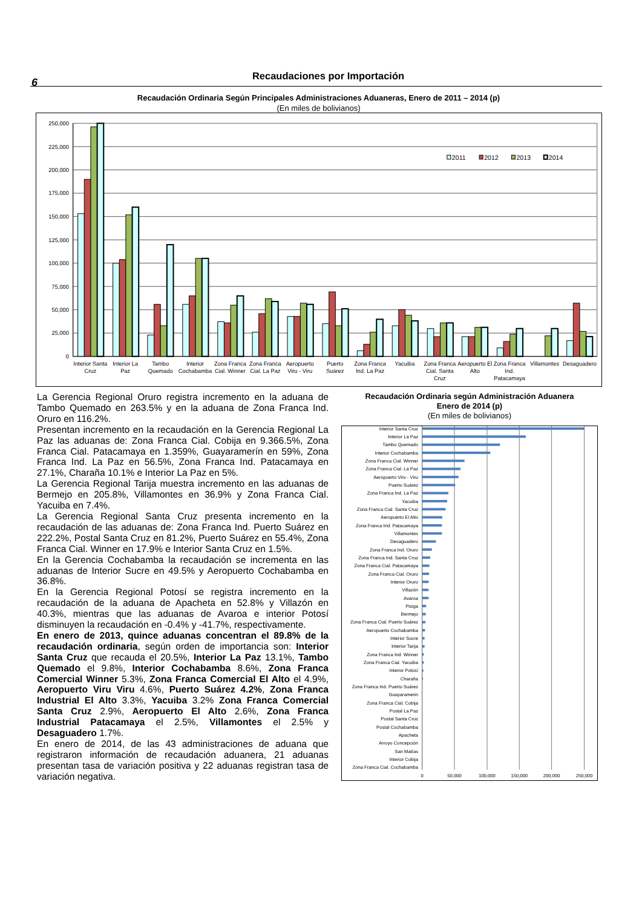6
Recaudaciones por Importación
Recaudación Ordinaria Según Principales Administraciones Aduaneras, Enero de 2011 – 2014 (p)
(En miles de bolivianos)
250,000
225,000
200,000
175,000
150,000
125,000
100,000
75,000
50,000
25,000
0
2011
2012
2013
2014
Interior Santa Cruz
Interior La Paz
Tambo Quemado
Interior Cochabamba
Zona Franca Cial. Winner
Zona Franca Cial. La Paz
Aeropuerto Viru - Viru
Puerto Suárez
Zona Franca Ind. La Paz
Yacuiba
Zona Franca Cial. Santa Cruz
Aeropuerto El Alto
Zona Franca Ind. Patacamaya
Villamontes
Desaguadero
La Gerencia Regional Oruro registra incremento en la aduana de Tambo Quemado en 263.5% y en la aduana de Zona Franca Ind. Oruro en 116.2%.
Presentan incremento en la recaudación en la Gerencia Regional La Paz las aduanas de: Zona Franca Cial. Cobija en 9.366.5%, Zona Franca Cial. Patacamaya en 1.359%, Guayaramerín en 59%, Zona Franca Ind. La Paz en 56.5%, Zona Franca Ind. Patacamaya en 27.1%, Charaña 10.1% e Interior La Paz en 5%.
La Gerencia Regional Tarija muestra incremento en las aduanas de Bermejo en 205.8%, Villamontes en 36.9% y Zona Franca Cial. Yacuiba en 7.4%.
La Gerencia Regional Santa Cruz presenta incremento en la recaudación de las aduanas de: Zona Franca Ind. Puerto Suárez en 222.2%, Postal Santa Cruz en 81.2%, Puerto Suárez en 55.4%, Zona Franca Cial. Winner en 17.9% e Interior Santa Cruz en 1.5%.
En la Gerencia Cochabamba la recaudación se incrementa en las aduanas de Interior Sucre en 49.5% y Aeropuerto Cochabamba en 36.8%.
En la Gerencia Regional Potosí se registra incremento en la recaudación de la aduana de Apacheta en 52.8% y Villazón en 40.3%, mientras que las aduanas de Avaroa e interior Potosí disminuyen la recaudación en -0.4% y -41.7%, respectivamente.
En enero de 2013, quince aduanas concentran el 89.8% de la recaudación ordinaria, según orden de importancia son: Interior Santa Cruz que recauda el 20.5%, Interior La Paz 13.1%, Tambo Quemado el 9.8%, Interior Cochabamba 8.6%, Zona Franca Comercial Winner 5.3%, Zona Franca Comercial El Alto el 4.9%, Aeropuerto Viru Viru 4.6%, Puerto Suárez 4.2%, Zona Franca Industrial El Alto 3.3%, Yacuiba 3.2% Zona Franca Comercial Santa Cruz 2.9%, Aeropuerto El Alto 2.6%, Zona Franca Industrial Patacamaya el 2.5%, Villamontes el 2.5% y Desaguadero 1.7%.
En enero de 2014, de las 43 administraciones de aduana que registraron información de recaudación aduanera, 21 aduanas presentan tasa de variación positiva y 22 aduanas registran tasa de variación negativa.
Recaudación Ordinaria según Administración Aduanera
Enero de 2014 (p)
(En miles de bolivianos)
Interior Santa Cruz
Interior La Paz
Tambo Quemado
Interior Cochabamba
Zona Franca Cial. Winner
Zona Franca Cial. La Paz
Aeropuerto Viru - Viru
Puerto Suárez
Zona Franca Ind. La Paz
Yacuiba
Zona Franca Cial. Santa Cruz
Aeropuerto El Alto
Zona Franca Ind. Patacamaya
Villamontes
Desaguadero
Zona Franca Ind. Oruro
Zona Franca Ind. Santa Cruz
Zona Franca Cial. Patacamaya
Zona Franca Cial. Oruro
Interior Oruro
Villazón
Avaroa
Pisiga
Bermejo
Zona Franca Cial. Puerto Suárez
Aeropuerto Cochabamba
Interior Sucre
Interior Tarija
Zona Franca Ind. Winner
Zona Franca Cial. Yacuiba
Interior Potosí
Charaña
Zona Franca Ind. Puerto Suárez
Guayaramerin
Zona Franca Cial. Cobija
Postal La Paz
Postal Santa Cruz
Postal Cochabamba
Apacheta
Arroyo Concepción
San Matías
Interior Cobija
Zona Franca Cial. Cochabamba
0
50,000
100,000
150,000
200,000
250,000